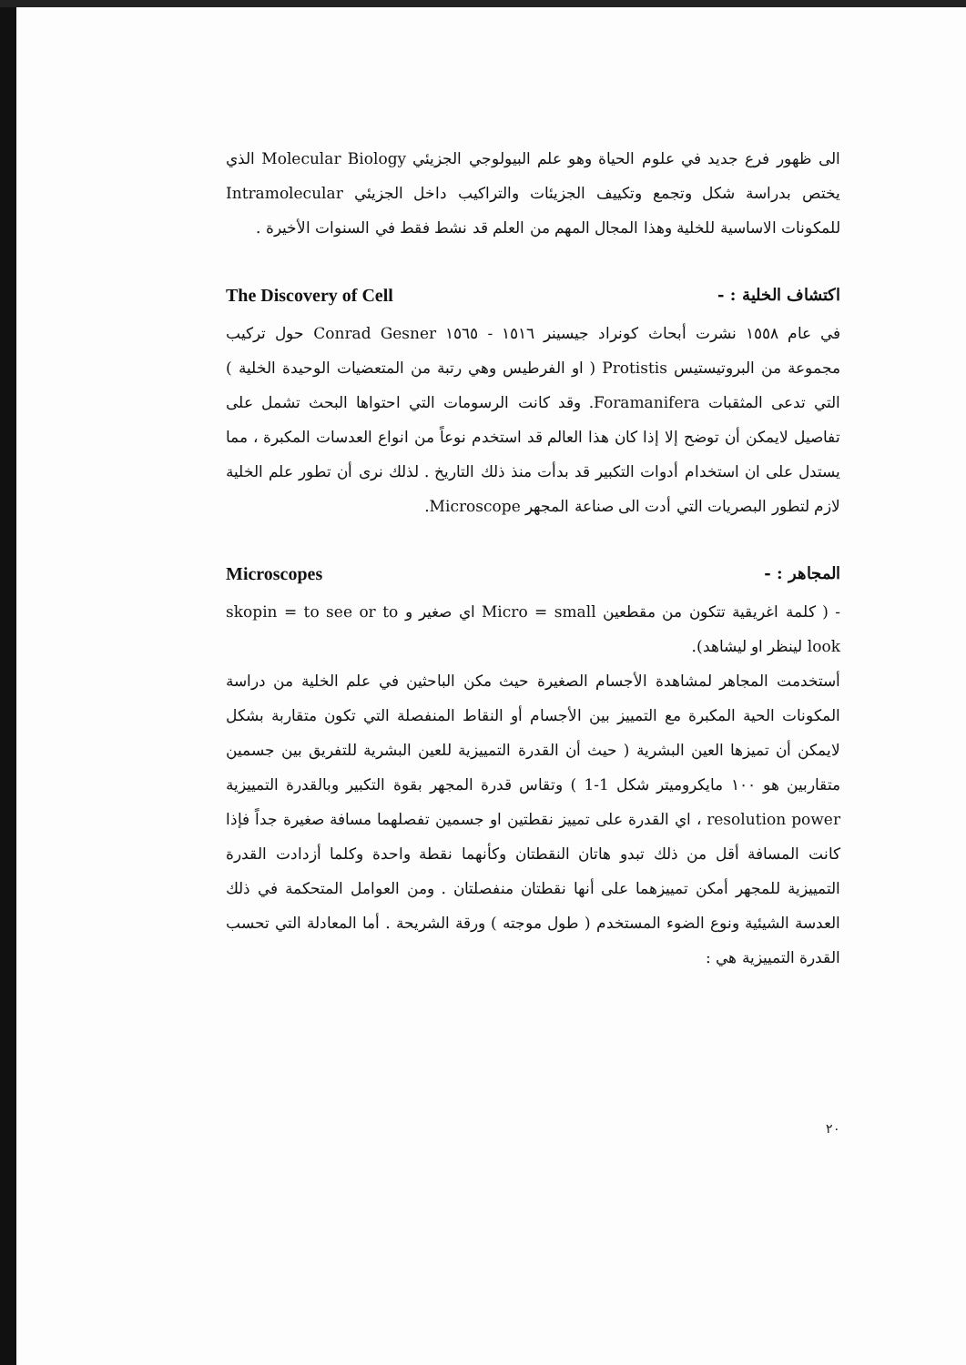الى ظهور فرع جديد في علوم الحياة وهو علم البيولوجي الجزيئي Molecular Biology الذي يختص بدراسة شكل وتجمع وتكييف الجزيئات والتراكيب داخل الجزيئي Intramolecular للمكونات الاساسية للخلية وهذا المجال المهم من العلم قد نشط فقط في السنوات الأخيرة .
اكتشاف الخلية : - The Discovery of Cell
في عام ١٥٥٨ نشرت أبحاث كونراد جيسينر ١٥١٦ - ١٥٦٥ Conrad Gesner حول تركيب مجموعة من البروتيستيس Protistis ( او الفرطيس وهي رتبة من المتعضيات الوحيدة الخلية ) التي تدعى المثقبات Foramanifera. وقد كانت الرسومات التي احتواها البحث تشمل على تفاصيل لايمكن أن توضح إلا إذا كان هذا العالم قد استخدم نوعاً من انواع العدسات المكبرة ، مما يستدل على ان استخدام أدوات التكبير قد بدأت منذ ذلك التاريخ . لذلك نرى أن تطور علم الخلية لازم لتطور البصريات التي أدت الى صناعة المجهر Microscope.
المجاهر : - Microscopes
- ( كلمة اغريقية تتكون من مقطعين Micro = small اي صغير و skopin = to see or to look لينظر او ليشاهد).
أستخدمت المجاهر لمشاهدة الأجسام الصغيرة حيث مكن الباحثين في علم الخلية من دراسة المكونات الحية المكبرة مع التمييز بين الأجسام أو النقاط المنفصلة التي تكون متقاربة بشكل لايمكن أن تميزها العين البشرية ( حيث أن القدرة التمييزية للعين البشرية للتفريق بين جسمين متقاربين هو ١٠٠ مايكروميتر شكل 1-1 ) وتقاس قدرة المجهر بقوة التكبير وبالقدرة التمييزية resolution power ، اي القدرة على تمييز نقطتين او جسمين تفصلهما مسافة صغيرة جداً فإذا كانت المسافة أقل من ذلك تبدو هاتان النقطتان وكأنهما نقطة واحدة وكلما أزدادت القدرة التمييزية للمجهر أمكن تمييزهما على أنها نقطتان منفصلتان . ومن العوامل المتحكمة في ذلك العدسة الشيئية ونوع الضوء المستخدم ( طول موجته ) ورقة الشريحة . أما المعادلة التي تحسب القدرة التمييزية هي :
٢٠